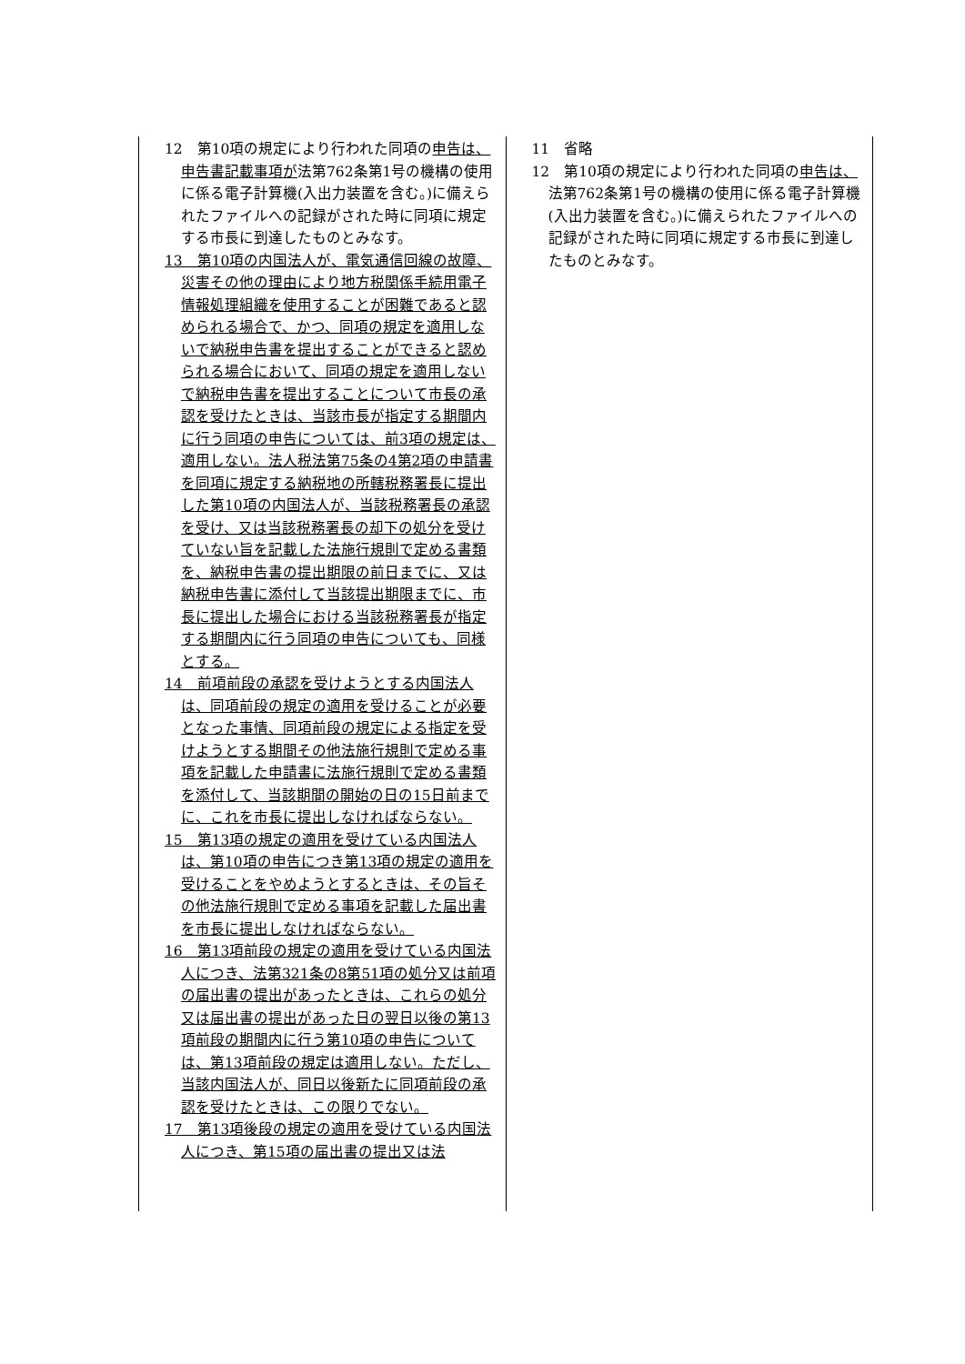| 12 第10項の規定により行われた同項の 申告は、申告書記載事項が 法第762条第1号の機構の使用に係る電子計算機(入出力装置を含む。)に備えられたファイルへの記録がされた時に同項に規定する市長に到達したものとみなす。 13 第10項の内国法人が、電気通信回線の故障、災害その他の理由により地方税関係手続用電子情報処理組織を使用することが困難であると認められる場合で、かつ、同項の規定を適用しないで納税申告書を提出することができると認められる場合において、同項の規定を適用しないで納税申告書を提出することについて市長の承認を受けたときは、当該市長が指定する期間内に行う同項の申告については、前3項の規定は、適用しない。法人税法第75条の4第2項の申請書を同項に規定する納税地の所轄税務署長に提出した第10項の内国法人が、当該税務署長の承認を受け、又は当該税務署長の却下の処分を受けていない旨を記載した法施行規則で定める書類を、納税申告書の提出期限の前日までに、又は納税申告書に添付して当該提出期限までに、市長に提出した場合における当該税務署長が指定する期間内に行う同項の申告についても、同様とする。 14 前項前段の承認を受けようとする内国法人は、同項前段の規定の適用を受けることが必要となった事情、同項前段の規定による指定を受けようとする期間その他法施行規則で定める事項を記載した申請書に法施行規則で定める書類を添付して、当該期間の開始の日の15日前までに、これを市長に提出しなければならない。 15 第13項の規定の適用を受けている内国法人は、第10項の申告につき第13項の規定の適用を受けることをやめようとするときは、その旨その他法施行規則で定める事項を記載した届出書を市長に提出しなければならない。 16 第13項前段の規定の適用を受けている内国法人につき、法第321条の8第51項の処分又は前項の届出書の提出があったときは、これらの処分又は届出書の提出があった日の翌日以後の第13項前段の期間内に行う第10項の申告については、第13項前段の規定は適用しない。ただし、当該内国法人が、同日以後新たに同項前段の承認を受けたときは、この限りでない。 17 第13項後段の規定の適用を受けている内国法人につき、第15項の届出書の提出又は法 | 11 省略 12 第10項の規定により行われた同項の 申告は、 法第762条第1号の機構の使用に係る電子計算機(入出力装置を含む。)に備えられたファイルへの記録がされた時に同項に規定する市長に到達したものとみなす。 |